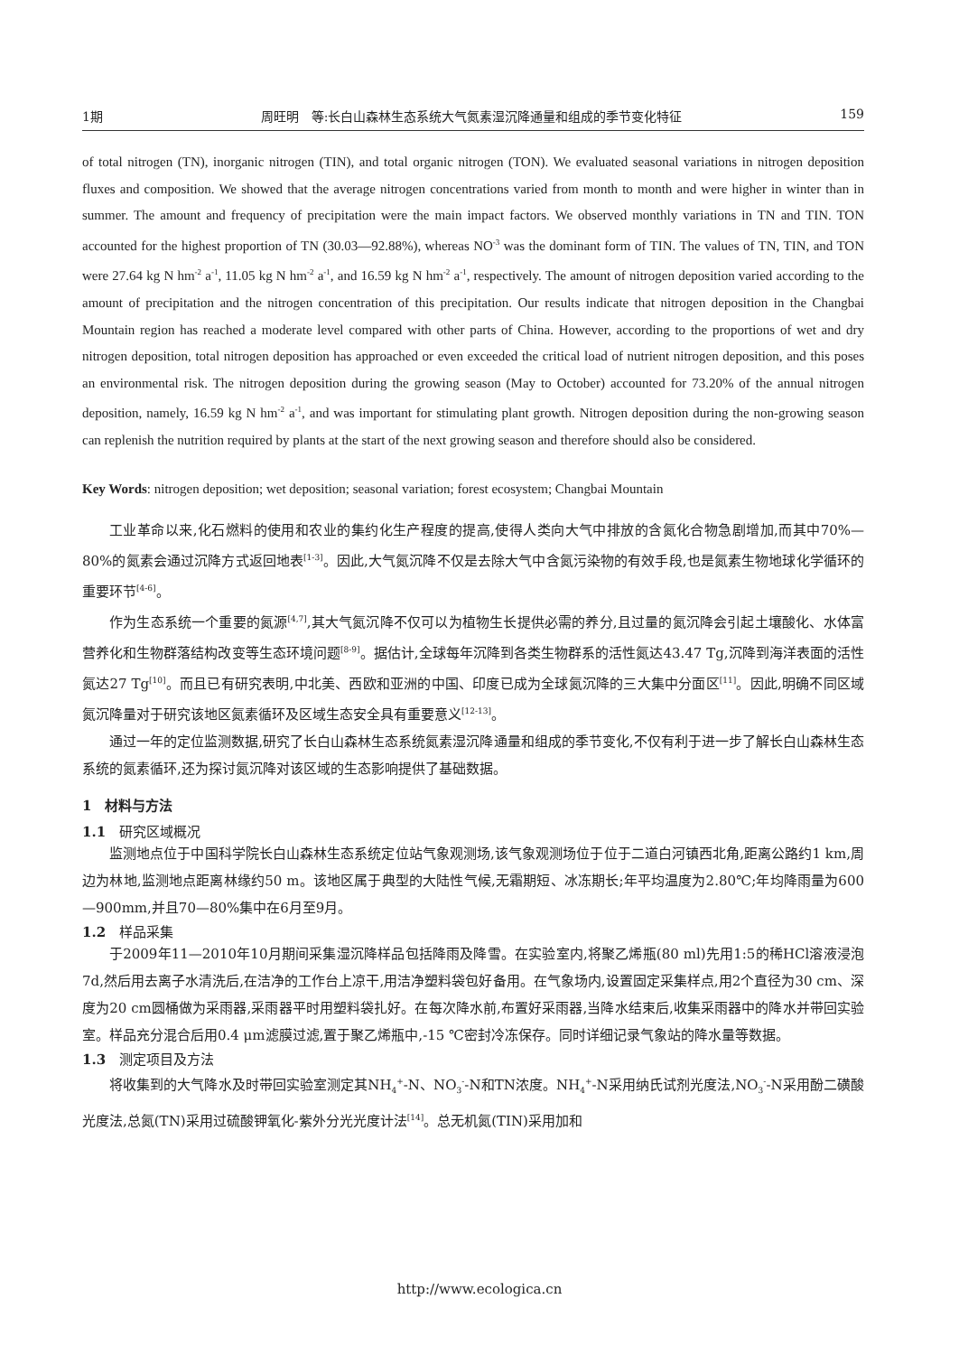1期 周旺明　等:长白山森林生态系统大气氮素湿沉降通量和组成的季节变化特征 159
of total nitrogen (TN), inorganic nitrogen (TIN), and total organic nitrogen (TON). We evaluated seasonal variations in nitrogen deposition fluxes and composition. We showed that the average nitrogen concentrations varied from month to month and were higher in winter than in summer. The amount and frequency of precipitation were the main impact factors. We observed monthly variations in TN and TIN. TON accounted for the highest proportion of TN (30.03—92.88%), whereas NO<sup>-3</sup> was the dominant form of TIN. The values of TN, TIN, and TON were 27.64 kg N hm<sup>-2</sup> a<sup>-1</sup>, 11.05 kg N hm<sup>-2</sup> a<sup>-1</sup>, and 16.59 kg N hm<sup>-2</sup> a<sup>-1</sup>, respectively. The amount of nitrogen deposition varied according to the amount of precipitation and the nitrogen concentration of this precipitation. Our results indicate that nitrogen deposition in the Changbai Mountain region has reached a moderate level compared with other parts of China. However, according to the proportions of wet and dry nitrogen deposition, total nitrogen deposition has approached or even exceeded the critical load of nutrient nitrogen deposition, and this poses an environmental risk. The nitrogen deposition during the growing season (May to October) accounted for 73.20% of the annual nitrogen deposition, namely, 16.59 kg N hm<sup>-2</sup> a<sup>-1</sup>, and was important for stimulating plant growth. Nitrogen deposition during the non-growing season can replenish the nutrition required by plants at the start of the next growing season and therefore should also be considered.
Key Words: nitrogen deposition; wet deposition; seasonal variation; forest ecosystem; Changbai Mountain
工业革命以来,化石燃料的使用和农业的集约化生产程度的提高,使得人类向大气中排放的含氮化合物急剧增加,而其中70%—80%的氮素会通过沉降方式返回地表<sup>[1-3]</sup>。因此,大气氮沉降不仅是去除大气中含氮污染物的有效手段,也是氮素生物地球化学循环的重要环节<sup>[4-6]</sup>。
作为生态系统一个重要的氮源<sup>[4,7]</sup>,其大气氮沉降不仅可以为植物生长提供必需的养分,且过量的氮沉降会引起土壤酸化、水体富营养化和生物群落结构改变等生态环境问题<sup>[8-9]</sup>。据估计,全球每年沉降到各类生物群系的活性氮达43.47 Tg,沉降到海洋表面的活性氮达27 Tg<sup>[10]</sup>。而且已有研究表明,中北美、西欧和亚洲的中国、印度已成为全球氮沉降的三大集中分面区<sup>[11]</sup>。因此,明确不同区域氮沉降量对于研究该地区氮素循环及区域生态安全具有重要意义<sup>[12-13]</sup>。
通过一年的定位监测数据,研究了长白山森林生态系统氮素湿沉降通量和组成的季节变化,不仅有利于进一步了解长白山森林生态系统的氮素循环,还为探讨氮沉降对该区域的生态影响提供了基础数据。
1　材料与方法
1.1　研究区域概况
监测地点位于中国科学院长白山森林生态系统定位站气象观测场,该气象观测场位于位于二道白河镇西北角,距离公路约1 km,周边为林地,监测地点距离林缘约50 m。该地区属于典型的大陆性气候,无霜期短、冰冻期长;年平均温度为2.80℃;年均降雨量为600—900mm,并且70—80%集中在6月至9月。
1.2　样品采集
于2009年11—2010年10月期间采集湿沉降样品包括降雨及降雪。在实验室内,将聚乙烯瓶(80 ml)先用1:5的稀HCl溶液浸泡7d,然后用去离子水清洗后,在洁净的工作台上凉干,用洁净塑料袋包好备用。在气象场内,设置固定采集样点,用2个直径为30 cm、深度为20 cm圆桶做为采雨器,采雨器平时用塑料袋扎好。在每次降水前,布置好采雨器,当降水结束后,收集采雨器中的降水并带回实验室。样品充分混合后用0.4 μm滤膜过滤,置于聚乙烯瓶中,-15 ℃密封冷冻保存。同时详细记录气象站的降水量等数据。
1.3　测定项目及方法
将收集到的大气降水及时带回实验室测定其NH<sub>4</sub><sup>+</sup>-N、NO<sub>3</sub><sup>-</sup>-N和TN浓度。NH<sub>4</sub><sup>+</sup>-N采用纳氏试剂光度法,NO<sub>3</sub><sup>-</sup>-N采用酚二磺酸光度法,总氮(TN)采用过硫酸钾氧化-紫外分光光度计法<sup>[14]</sup>。总无机氮(TIN)采用加和
http://www.ecologica.cn